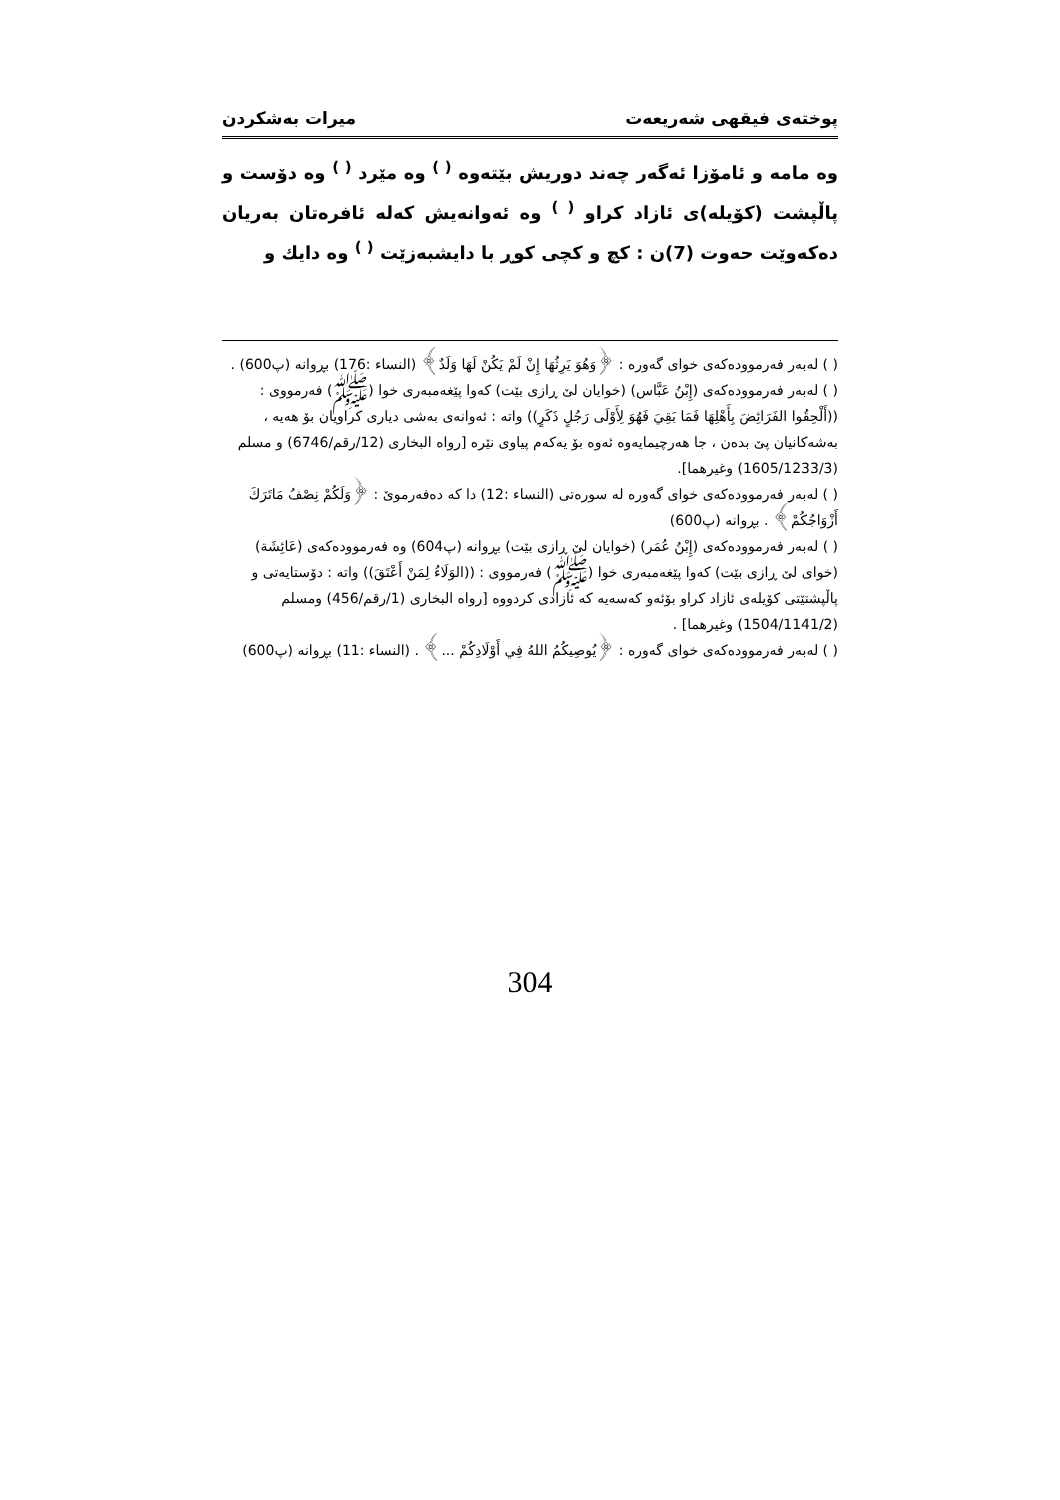پوختەی فیقهی شەریعەت میرات بەشكردن
وە مامە و ئامۆزا ئەگەر چەند دوریش بێتەوە <sup>( )</sup> وە مێرد <sup>( )</sup> وە دۆست و پاڵپشت (كۆیلە)ی ئازاد كراو <sup>( )</sup> وە ئەوانەیش كەلە ئافرەتان بەریان دەكەوێت حەوت (7)ن : كچ و كچی كوڕ با دایشبەزێت <sup>( )</sup> وە دایك و
( ) لەبەر فەرموودەكەی خوای گەورە : ﴿وَهُوَ يَرِثُهَا إِنْ لَمْ يَكُنْ لَهَا وَلَدٌ﴾ (النساء :176) بڕوانە (پ600) .
( ) لەبەر فەرموودەكەی (إِبْنُ عَبَّاس) (خوایان لێ ڕازی بێت) كەوا پێغەمبەری خوا (ﷺ) فەرمووی : ((أَلْحِقُوا الفَرَائِضَ بِأَهْلِهَا فَمَا بَقِيَ فَهُوَ لِأَوْلَى رَجُلٍ ذَكَرٍ)) واتە : ئەوانەی بەشی دیاری كراویان بۆ هەیە ، بەشەكانیان پێ بدەن ، جا هەرچیمایەوە ئەوە بۆ یەكەم پیاوی نێرە [رواه البخاری (12/رقم/6746) و مسلم (1605/1233/3) وغیرهما].
( ) لەبەر فەرموودەكەی خوای گەورە لە سورەتی (النساء :12) دا كە دەفەرموێ : ﴿وَلَكُمْ نِصْفُ مَاتَرَكَ أَزْوَاجُكُمْ﴾ . بڕوانە (پ600)
( ) لەبەر فەرموودەكەی (إِبْنُ عُمَر) (خوایان لێ ڕازی بێت) بڕوانە (پ604) وە فەرموودەكەی (عَائِشَة) (خوای لێ ڕازی بێت) كەوا پێغەمبەری خوا (ﷺ) فەرمووی : ((الوَلَاءُ لِمَنْ أَعْتَقَ)) واتە : دۆستایەتی و پاڵپشتێتی كۆیلەی ئازاد كراو بۆئەو كەسەیە كە ئازادی كردووە [رواه البخاری (1/رقم/456) ومسلم (1504/1141/2) وغیرهما] .
( ) لەبەر فەرموودەكەی خوای گەورە : ﴿يُوصِيكُمُ اللهُ فِي أَوْلَادِكُمْ ...﴾ . (النساء :11) بڕوانە (پ600)
304